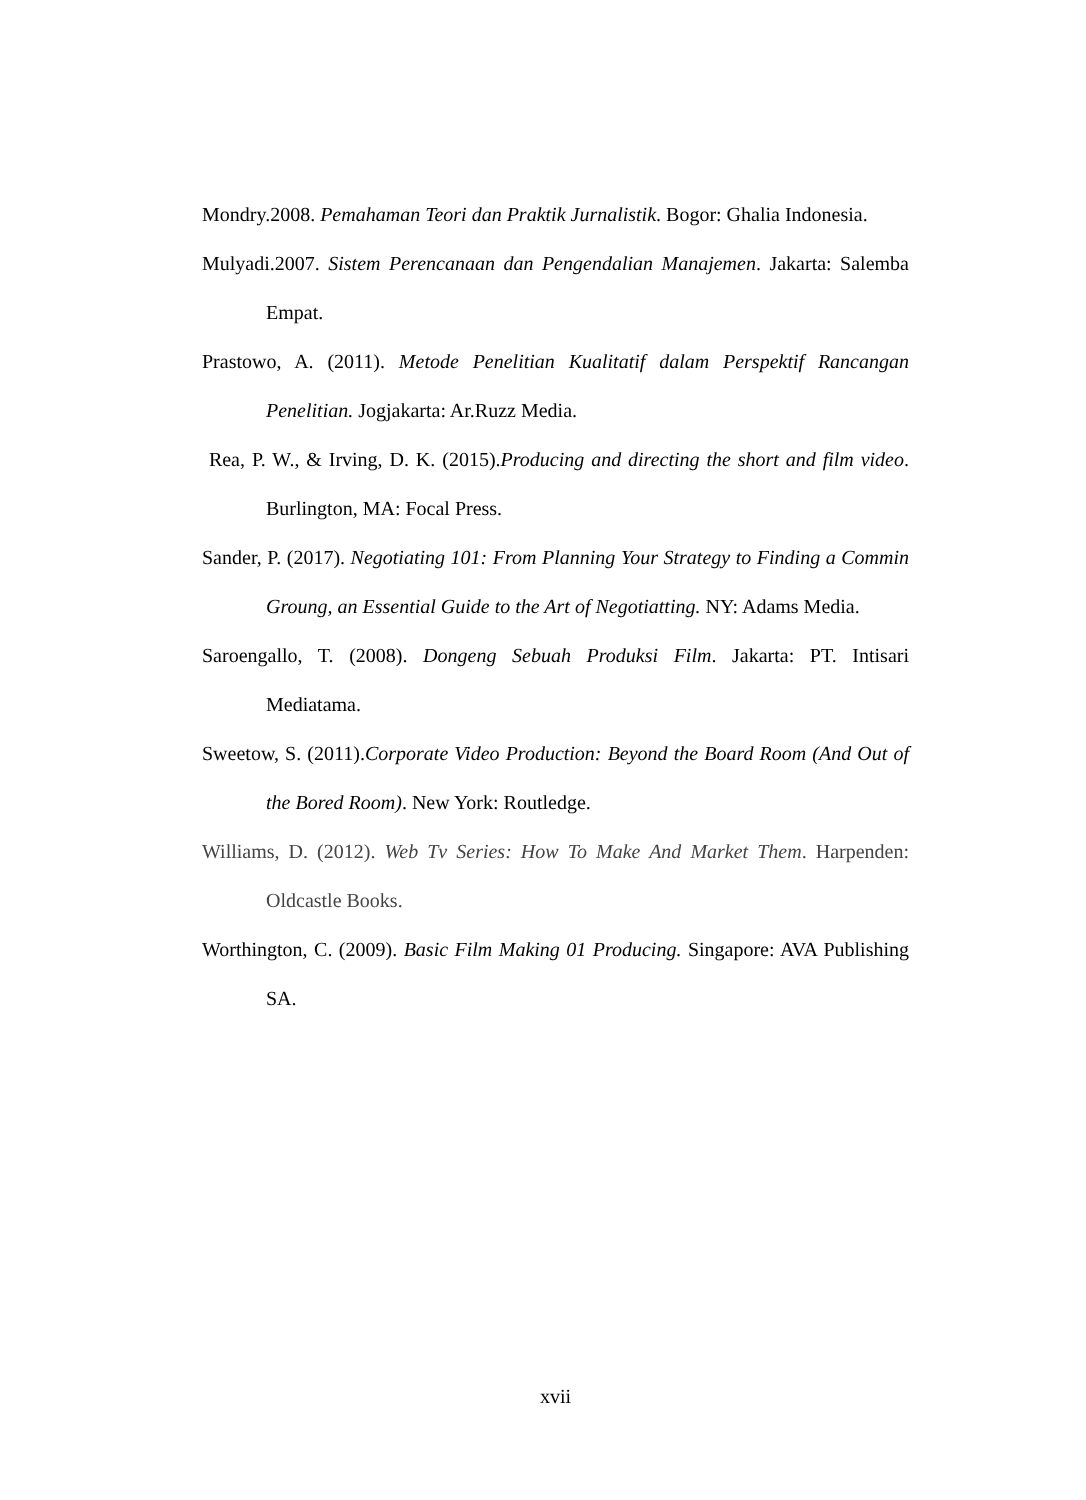Mondry.2008. Pemahaman Teori dan Praktik Jurnalistik. Bogor: Ghalia Indonesia.
Mulyadi.2007. Sistem Perencanaan dan Pengendalian Manajemen. Jakarta: Salemba Empat.
Prastowo, A. (2011). Metode Penelitian Kualitatif dalam Perspektif Rancangan Penelitian. Jogjakarta: Ar.Ruzz Media.
Rea, P. W., & Irving, D. K. (2015).Producing and directing the short and film video. Burlington, MA: Focal Press.
Sander, P. (2017). Negotiating 101: From Planning Your Strategy to Finding a Commin Groung, an Essential Guide to the Art of Negotiatting. NY: Adams Media.
Saroengallo, T. (2008). Dongeng Sebuah Produksi Film. Jakarta: PT. Intisari Mediatama.
Sweetow, S. (2011).Corporate Video Production: Beyond the Board Room (And Out of the Bored Room). New York: Routledge.
Williams, D. (2012). Web Tv Series: How To Make And Market Them. Harpenden: Oldcastle Books.
Worthington, C. (2009). Basic Film Making 01 Producing. Singapore: AVA Publishing SA.
xvii